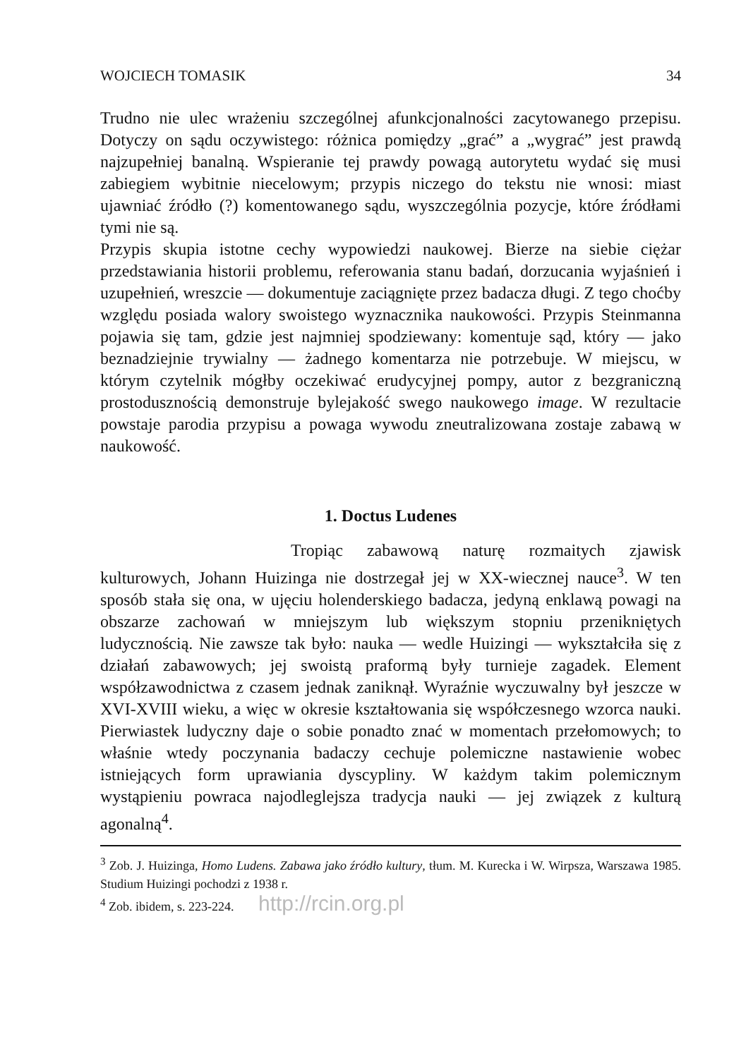WOJCIECH TOMASIK 34
Trudno nie ulec wrażeniu szczególnej afunkcjonalności zacytowanego przepisu. Dotyczy on sądu oczywistego: różnica pomiędzy „grać” a „wygrać” jest prawdą najzupełniej banalną. Wspieranie tej prawdy powagą autorytetu wydać się musi zabiegiem wybitnie niecelowym; przypis niczego do tekstu nie wnosi: miast ujawniać źródło (?) komentowanego sądu, wyszczególnia pozycje, które źródłami tymi nie są.
Przypis skupia istotne cechy wypowiedzi naukowej. Bierze na siebie ciężar przedstawiania historii problemu, referowania stanu badań, dorzucania wyjaśnień i uzupełnień, wreszcie — dokumentuje zaciągnięte przez badacza długi. Z tego choćby względu posiada walory swoistego wyznacznika naukowości. Przypis Steinmanna pojawia się tam, gdzie jest najmniej spodziewany: komentuje sąd, który — jako beznadziejnie trywialny — żadnego komentarza nie potrzebuje. W miejscu, w którym czytelnik mógłby oczekiwać erudycyjnej pompy, autor z bezgraniczną prostodusznością demonstruje bylejakość swego naukowego image. W rezultacie powstaje parodia przypisu a powaga wywodu zneutralizowana zostaje zabawą w naukowość.
1. Doctus Ludenes
Tropiąc zabawową naturę rozmaitych zjawisk kulturowych, Johann Huizinga nie dostrzegał jej w XX-wiecznej nauce<sup>3</sup>. W ten sposób stała się ona, w ujęciu holenderskiego badacza, jedyną enklawą powagi na obszarze zachowań w mniejszym lub większym stopniu przenikniętych ludycznością. Nie zawsze tak było: nauka — wedle Huizingi — wykształciła się z działań zabawowych; jej swoistą praformą były turnieje zagadek. Element współzawodnictwa z czasem jednak zaniknął. Wyraźnie wyczuwalny był jeszcze w XVI-XVIII wieku, a więc w okresie kształtowania się współczesnego wzorca nauki. Pierwiastek ludyczny daje o sobie ponadto znać w momentach przełomowych; to właśnie wtedy poczynania badaczy cechuje polemiczne nastawienie wobec istniejących form uprawiania dyscypliny. W każdym takim polemicznym wystąpieniu powraca najodleglejsza tradycja nauki — jej związek z kulturą agonalną<sup>4</sup>.
<sup>3</sup> Zob. J. Huizinga, Homo Ludens. Zabawa jako źródło kultury, tłum. M. Kurecka i W. Wirpsza, Warszawa 1985. Studium Huizingi pochodzi z 1938 r.
<sup>4</sup> Zob. ibidem, s. 223-224. http://rcin.org.pl